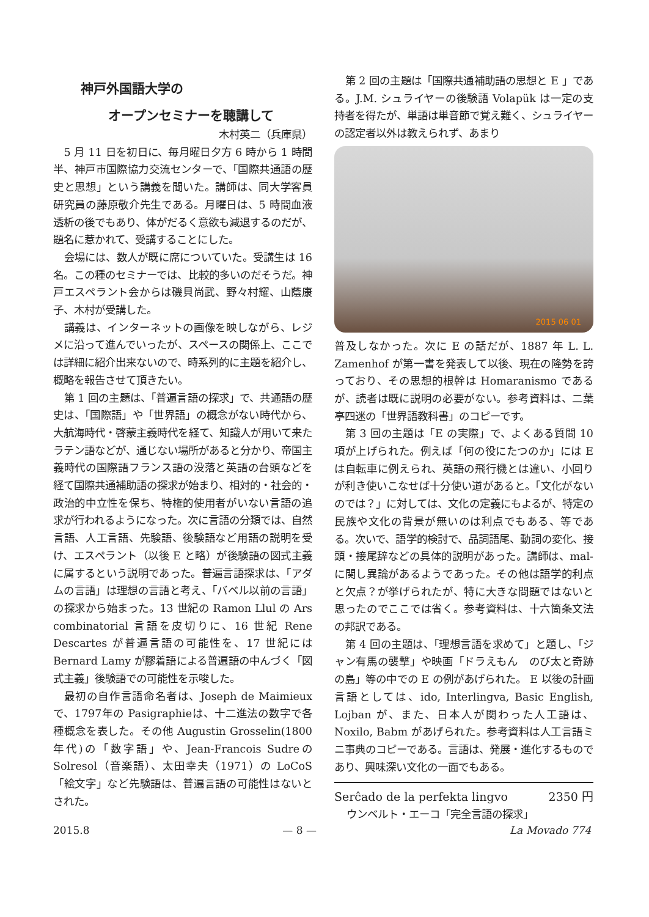神戸外国語大学の
オープンセミナーを聴講して
木村英二（兵庫県）
5 月 11 日を初日に、毎月曜日夕方 6 時から 1 時間半、神戸市国際協力交流センターで、「国際共通語の歴史と思想」という講義を聞いた。講師は、同大学客員研究員の藤原敬介先生である。月曜日は、5 時間血液透析の後でもあり、体がだるく意欲も減退するのだが、題名に惹かれて、受講することにした。
会場には、数人が既に席についていた。受講生は 16 名。この種のセミナーでは、比較的多いのだそうだ。神戸エスペラント会からは磯貝尚武、野々村耀、山蔭康子、木村が受講した。
講義は、インターネットの画像を映しながら、レジメに沿って進んでいったが、スペースの関係上、ここでは詳細に紹介出来ないので、時系列的に主題を紹介し、概略を報告させて頂きたい。
第 1 回の主題は、「普遍言語の探求」で、共通語の歴史は、「国際語」や「世界語」の概念がない時代から、大航海時代・啓蒙主義時代を経て、知識人が用いて来たラテン語などが、通じない場所があると分かり、帝国主義時代の国際語フランス語の没落と英語の台頭などを経て国際共通補助語の探求が始まり、相対的・社会的・政治的中立性を保ち、特権的使用者がいない言語の追求が行われるようになった。次に言語の分類では、自然言語、人工言語、先験語、後験語など用語の説明を受け、エスペラント（以後 E と略）が後験語の図式主義に属するという説明であった。普遍言語探求は、「アダムの言語」は理想の言語と考え、「バベル以前の言語」の探求から始まった。13 世紀の Ramon Llul の Ars combinatorial 言語を皮切りに、16 世紀 Rene Descartes が普遍言語の可能性を、17 世紀には Bernard Lamy が膠着語による普遍語の中んづく「図式主義」後験語での可能性を示唆した。
最初の自作言語命名者は、Joseph de Maimieuxで、1797年の Pasigraphieは、十二進法の数字で各種概念を表した。その他 Augustin Grosselin(1800年代)の「数字語」や、Jean-Francois Sudreの Solresol（音楽語）、太田幸夫（1971）の LoCoS「絵文字」など先験語は、普遍言語の可能性はないとされた。
第 2 回の主題は「国際共通補助語の思想と E 」である。J.M. シュライヤーの後験語 Volapük は一定の支持者を得たが、単語は単音節で覚え難く、シュライヤーの認定者以外は教えられず、あまり
2015 06 01
普及しなかった。次に E の話だが、1887 年 L. L. Zamenhof が第一書を発表して以後、現在の隆勢を誇っており、その思想的根幹は Homaranismo であるが、読者は既に説明の必要がない。参考資料は、二葉亭四迷の「世界語教科書」のコピーです。
第 3 回の主題は「E の実際」で、よくある質問 10 項が上げられた。例えば「何の役にたつのか」には E は自転車に例えられ、英語の飛行機とは違い、小回りが利き使いこなせば十分使い道があると。「文化がないのでは？」に対しては、文化の定義にもよるが、特定の民族や文化の背景が無いのは利点でもある、等である。次いで、語学的検討で、品詞語尾、動詞の変化、接頭・接尾辞などの具体的説明があった。講師は、mal- に関し異論があるようであった。その他は語学的利点と欠点？が挙げられたが、特に大きな問題ではないと思ったのでここでは省く。参考資料は、十六箇条文法の邦訳である。
第 4 回の主題は、「理想言語を求めて」と題し、「ジャン有馬の襲撃」や映画「ドラえもん　のび太と奇跡の島」等の中での E の例があげられた。 E 以後の計画言語としては、ido, Interlingva, Basic English, Lojban が、また、日本人が関わった人工語は、Noxilo, Babm があげられた。参考資料は人工言語ミニ事典のコピーである。言語は、発展・進化するものであり、興味深い文化の一面でもある。
Serĉado de la perfekta lingvo 2350 円
ウンベルト・エーコ「完全言語の探求」
2015.8 — 8 — La Movado 774